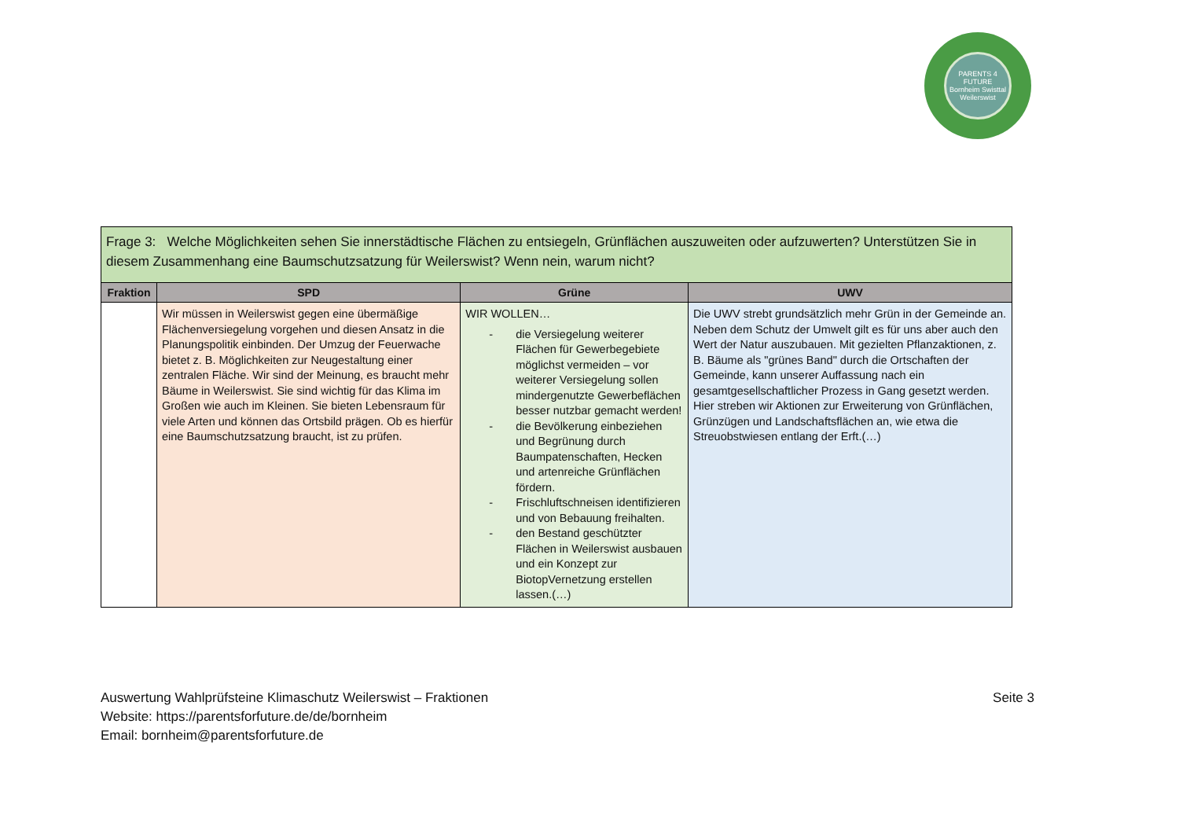PARENTS 4 FUTURE
Bornheim Swisttal Weilerswist
| Frage 3: Welche Möglichkeiten sehen Sie innerstädtische Flächen zu entsiegeln, Grünflächen auszuweiten oder aufzuwerten? Unterstützen Sie in diesem Zusammenhang eine Baumschutzsatzung für Weilerswist? Wenn nein, warum nicht? | | | |
| Fraktion | SPD | Grüne | UWV |
| | Wir müssen in Weilerswist gegen eine übermäßige Flächenversiegelung vorgehen und diesen Ansatz in die Planungspolitik einbinden. Der Umzug der Feuerwache bietet z. B. Möglichkeiten zur Neugestaltung einer zentralen Fläche. Wir sind der Meinung, es braucht mehr Bäume in Weilerswist. Sie sind wichtig für das Klima im Großen wie auch im Kleinen. Sie bieten Lebensraum für viele Arten und können das Ortsbild prägen. Ob es hierfür eine Baumschutzsatzung braucht, ist zu prüfen. | WIR WOLLEN… - die Versiegelung weiterer Flächen für Gewerbegebiete möglichst vermeiden – vor weiterer Versiegelung sollen mindergenutzte Gewerbeflächen besser nutzbar gemacht werden! - die Bevölkerung einbeziehen und Begrünung durch Baumpatenschaften, Hecken und artenreiche Grünflächen fördern. - Frischluftschneisen identifizieren und von Bebauung freihalten. - den Bestand geschützter Flächen in Weilerswist ausbauen und ein Konzept zur BiotopVernetzung erstellen lassen.(…) | Die UWV strebt grundsätzlich mehr Grün in der Gemeinde an. Neben dem Schutz der Umwelt gilt es für uns aber auch den Wert der Natur auszubauen. Mit gezielten Pflanzaktionen, z. B. Bäume als "grünes Band" durch die Ortschaften der Gemeinde, kann unserer Auffassung nach ein gesamtgesellschaftlicher Prozess in Gang gesetzt werden. Hier streben wir Aktionen zur Erweiterung von Grünflächen, Grünzügen und Landschaftsflächen an, wie etwa die Streuobstwiesen entlang der Erft.(…) |
Auswertung Wahlprüfsteine Klimaschutz Weilerswist – Fraktionen
Website: https://parentsforfuture.de/de/bornheim
Email: bornheim@parentsforfuture.de
Seite 3